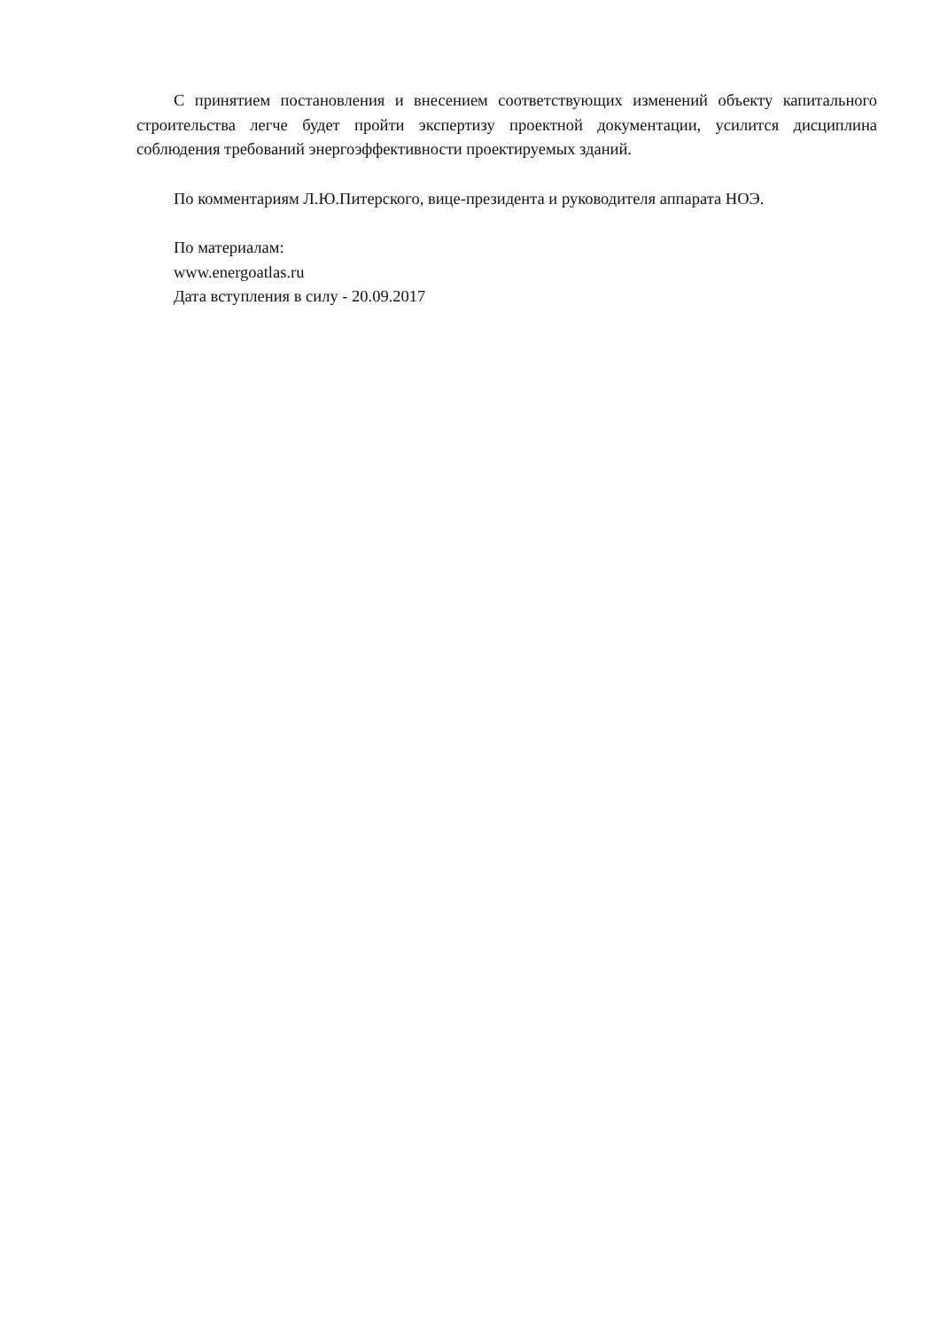С принятием постановления и внесением соответствующих изменений объекту капитального строительства легче будет пройти экспертизу проектной документации, усилится дисциплина соблюдения требований энергоэффективности проектируемых зданий.
По комментариям Л.Ю.Питерского, вице-президента и руководителя аппарата НОЭ.
По материалам:
www.energoatlas.ru
Дата вступления в силу - 20.09.2017